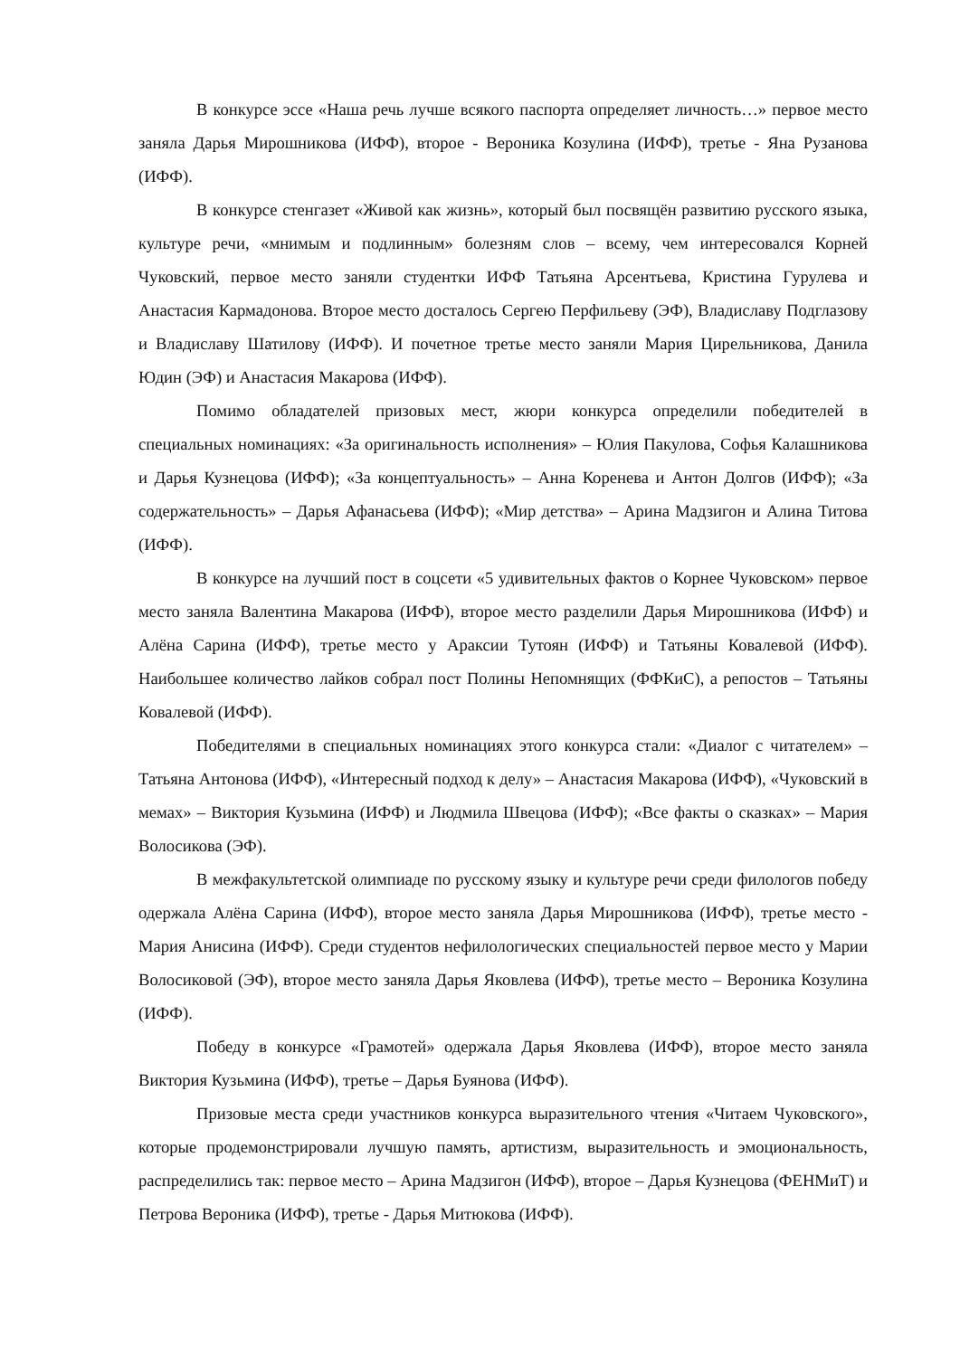В конкурсе эссе «Наша речь лучше всякого паспорта определяет личность…» первое место заняла Дарья Мирошникова (ИФФ), второе - Вероника Козулина (ИФФ), третье - Яна Рузанова (ИФФ).
В конкурсе стенгазет «Живой как жизнь», который был посвящён развитию русского языка, культуре речи, «мнимым и подлинным» болезням слов – всему, чем интересовался Корней Чуковский, первое место заняли студентки ИФФ Татьяна Арсентьева, Кристина Гурулева и Анастасия Кармадонова. Второе место досталось Сергею Перфильеву (ЭФ), Владиславу Подглазову и Владиславу Шатилову (ИФФ). И почетное третье место заняли Мария Цирельникова, Данила Юдин (ЭФ) и Анастасия Макарова (ИФФ).
Помимо обладателей призовых мест, жюри конкурса определили победителей в специальных номинациях: «За оригинальность исполнения» – Юлия Пакулова, Софья Калашникова и Дарья Кузнецова (ИФФ); «За концептуальность» – Анна Коренева и Антон Долгов (ИФФ); «За содержательность» – Дарья Афанасьева (ИФФ); «Мир детства» – Арина Мадзигон и Алина Титова (ИФФ).
В конкурсе на лучший пост в соцсети «5 удивительных фактов о Корнее Чуковском» первое место заняла Валентина Макарова (ИФФ), второе место разделили Дарья Мирошникова (ИФФ) и Алёна Сарина (ИФФ), третье место у Араксии Тутоян (ИФФ) и Татьяны Ковалевой (ИФФ). Наибольшее количество лайков собрал пост Полины Непомнящих (ФФКиС), а репостов – Татьяны Ковалевой (ИФФ).
Победителями в специальных номинациях этого конкурса стали: «Диалог с читателем» – Татьяна Антонова (ИФФ), «Интересный подход к делу» – Анастасия Макарова (ИФФ), «Чуковский в мемах» – Виктория Кузьмина (ИФФ) и Людмила Швецова (ИФФ); «Все факты о сказках» – Мария Волосикова (ЭФ).
В межфакультетской олимпиаде по русскому языку и культуре речи среди филологов победу одержала Алёна Сарина (ИФФ), второе место заняла Дарья Мирошникова (ИФФ), третье место - Мария Анисина (ИФФ). Среди студентов нефилологических специальностей первое место у Марии Волосиковой (ЭФ), второе место заняла Дарья Яковлева (ИФФ), третье место – Вероника Козулина (ИФФ).
Победу в конкурсе «Грамотей» одержала Дарья Яковлева (ИФФ), второе место заняла Виктория Кузьмина (ИФФ), третье – Дарья Буянова (ИФФ).
Призовые места среди участников конкурса выразительного чтения «Читаем Чуковского», которые продемонстрировали лучшую память, артистизм, выразительность и эмоциональность, распределились так: первое место – Арина Мадзигон (ИФФ), второе – Дарья Кузнецова (ФЕНМиТ) и Петрова Вероника (ИФФ), третье - Дарья Митюкова (ИФФ).